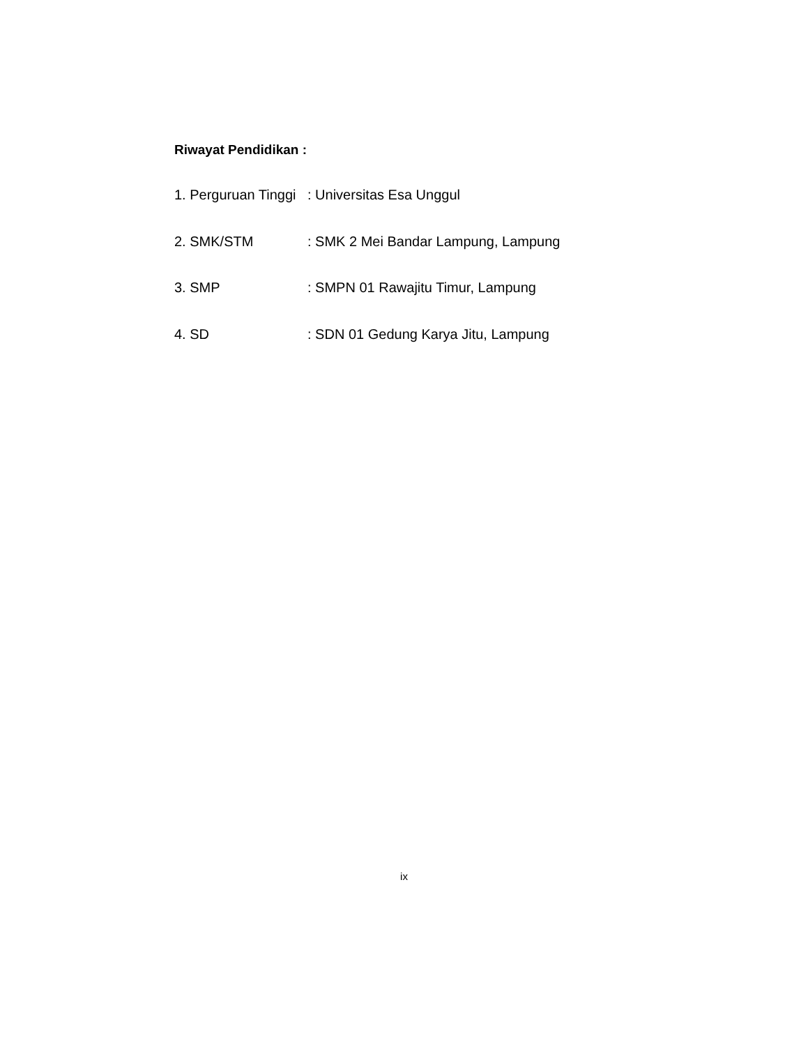Riwayat Pendidikan :
1. Perguruan Tinggi : Universitas Esa Unggul
2. SMK/STM : SMK 2 Mei Bandar Lampung, Lampung
3. SMP : SMPN 01 Rawajitu Timur, Lampung
4. SD : SDN 01 Gedung Karya Jitu, Lampung
ix